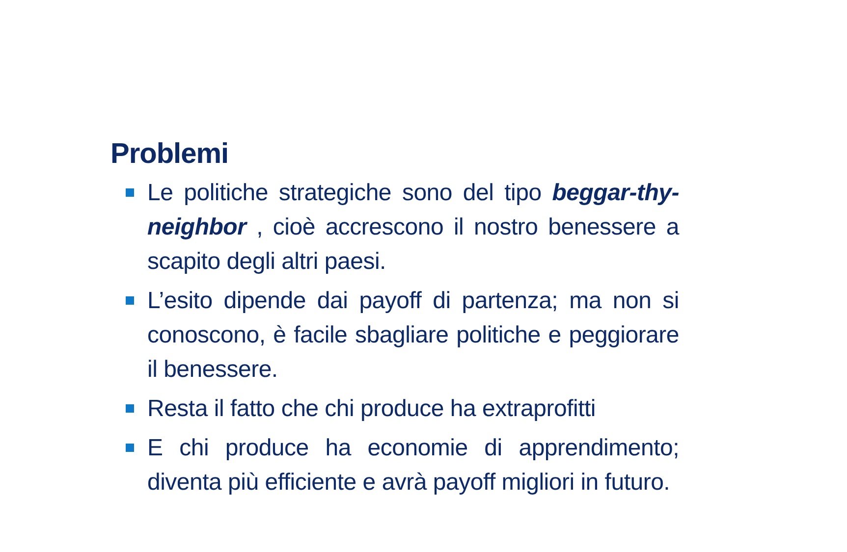Problemi
Le politiche strategiche sono del tipo beggar-thy-neighbor , cioè accrescono il nostro benessere a scapito degli altri paesi.
L’esito dipende dai payoff di partenza; ma non si conoscono, è facile sbagliare politiche e peggiorare il benessere.
Resta il fatto che chi produce ha extraprofitti
E chi produce ha economie di apprendimento; diventa più efficiente e avrà payoff migliori in futuro.